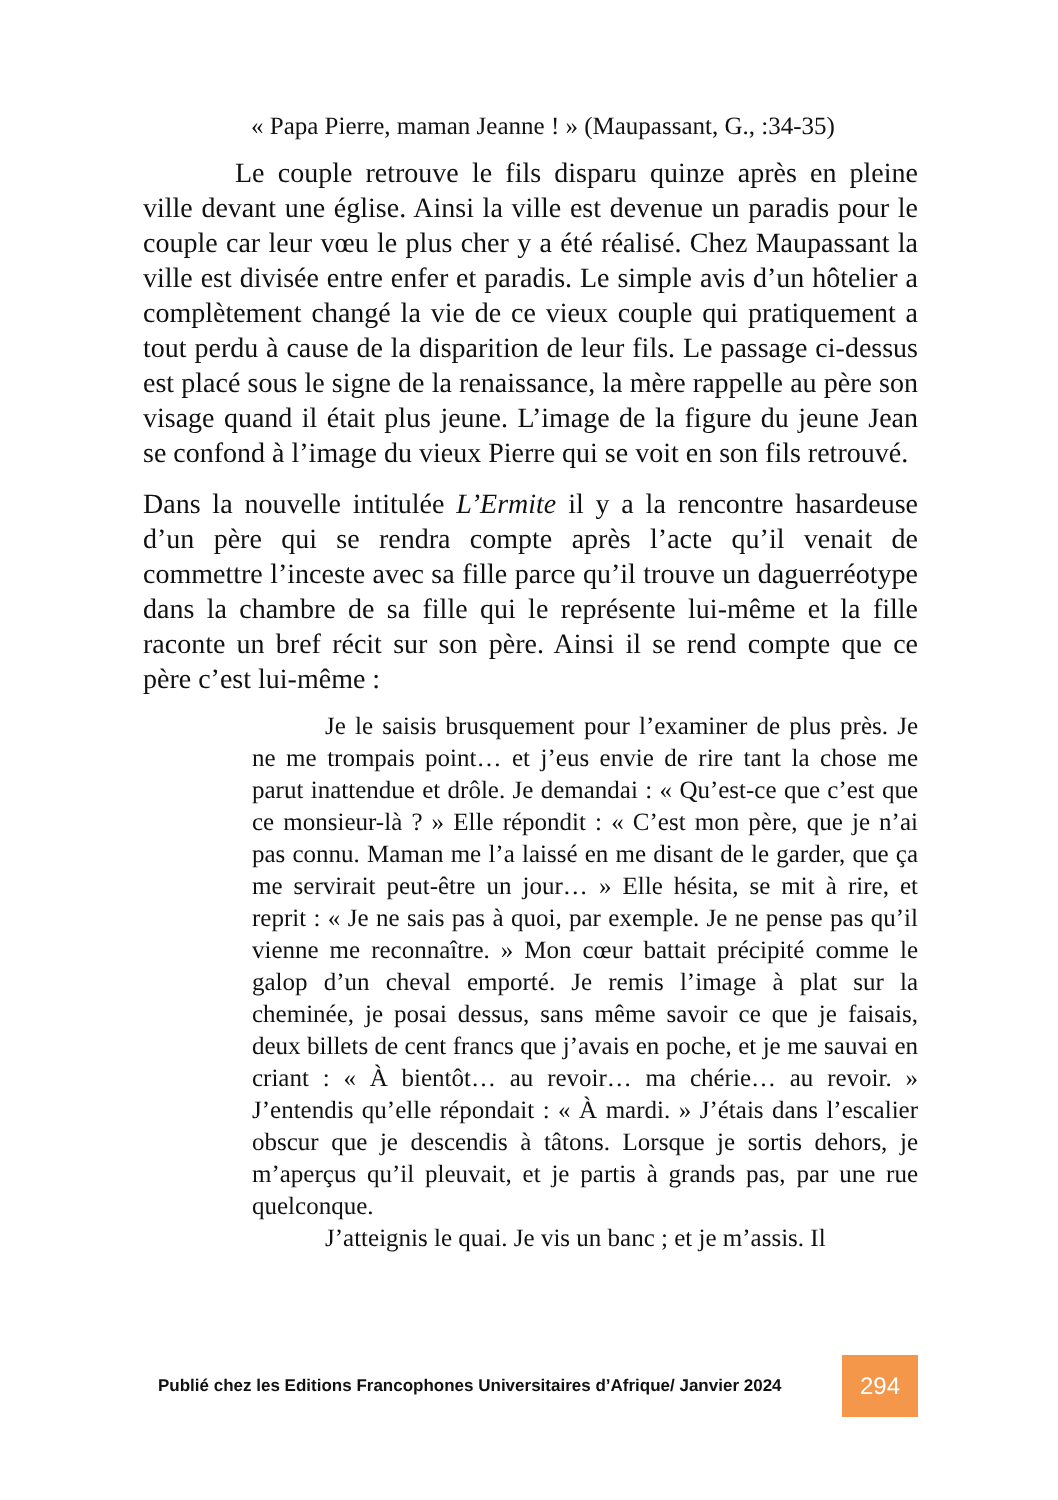« Papa Pierre, maman Jeanne ! » (Maupassant, G., :34-35)
Le couple retrouve le fils disparu quinze après en pleine ville devant une église. Ainsi la ville est devenue un paradis pour le couple car leur vœu le plus cher y a été réalisé. Chez Maupassant la ville est divisée entre enfer et paradis. Le simple avis d’un hôtelier a complètement changé la vie de ce vieux couple qui pratiquement a tout perdu à cause de la disparition de leur fils. Le passage ci-dessus est placé sous le signe de la renaissance, la mère rappelle au père son visage quand il était plus jeune. L’image de la figure du jeune Jean se confond à l’image du vieux Pierre qui se voit en son fils retrouvé.
Dans la nouvelle intitulée L’Ermite il y a la rencontre hasardeuse d’un père qui se rendra compte après l’acte qu’il venait de commettre l’inceste avec sa fille parce qu’il trouve un daguerréotype dans la chambre de sa fille qui le représente lui-même et la fille raconte un bref récit sur son père. Ainsi il se rend compte que ce père c’est lui-même :
Je le saisis brusquement pour l’examiner de plus près. Je ne me trompais point… et j’eus envie de rire tant la chose me parut inattendue et drôle. Je demandai : « Qu’est-ce que c’est que ce monsieur-là ? » Elle répondit : « C’est mon père, que je n’ai pas connu. Maman me l’a laissé en me disant de le garder, que ça me servirait peut-être un jour… » Elle hésita, se mit à rire, et reprit : « Je ne sais pas à quoi, par exemple. Je ne pense pas qu’il vienne me reconnaître. » Mon cœur battait précipité comme le galop d’un cheval emporté. Je remis l’image à plat sur la cheminée, je posai dessus, sans même savoir ce que je faisais, deux billets de cent francs que j’avais en poche, et je me sauvai en criant : « À bientôt… au revoir… ma chérie… au revoir. » J’entendis qu’elle répondait : « À mardi. » J’étais dans l’escalier obscur que je descendis à tâtons. Lorsque je sortis dehors, je m’aperçus qu’il pleuvait, et je partis à grands pas, par une rue quelconque.
J’atteignis le quai. Je vis un banc ; et je m’assis. Il
Publié chez les Editions Francophones Universitaires d’Afrique/ Janvier 2024 294